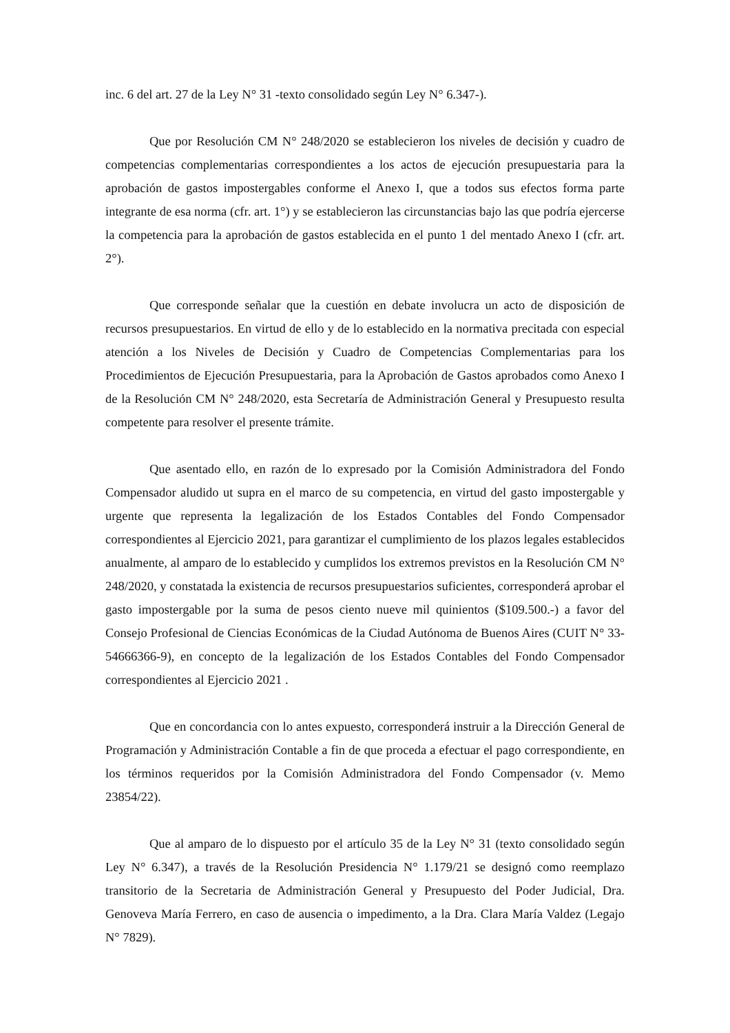inc. 6 del art. 27 de la Ley N° 31 -texto consolidado según Ley N° 6.347-).
Que por Resolución CM N° 248/2020 se establecieron los niveles de decisión y cuadro de competencias complementarias correspondientes a los actos de ejecución presupuestaria para la aprobación de gastos impostergables conforme el Anexo I, que a todos sus efectos forma parte integrante de esa norma (cfr. art. 1°) y se establecieron las circunstancias bajo las que podría ejercerse la competencia para la aprobación de gastos establecida en el punto 1 del mentado Anexo I (cfr. art. 2°).
Que corresponde señalar que la cuestión en debate involucra un acto de disposición de recursos presupuestarios. En virtud de ello y de lo establecido en la normativa precitada con especial atención a los Niveles de Decisión y Cuadro de Competencias Complementarias para los Procedimientos de Ejecución Presupuestaria, para la Aprobación de Gastos aprobados como Anexo I de la Resolución CM N° 248/2020, esta Secretaría de Administración General y Presupuesto resulta competente para resolver el presente trámite.
Que asentado ello, en razón de lo expresado por la Comisión Administradora del Fondo Compensador aludido ut supra en el marco de su competencia, en virtud del gasto impostergable y urgente que representa la legalización de los Estados Contables del Fondo Compensador correspondientes al Ejercicio 2021, para garantizar el cumplimiento de los plazos legales establecidos anualmente, al amparo de lo establecido y cumplidos los extremos previstos en la Resolución CM N° 248/2020, y constatada la existencia de recursos presupuestarios suficientes, corresponderá aprobar el gasto impostergable por la suma de pesos ciento nueve mil quinientos ($109.500.-) a favor del Consejo Profesional de Ciencias Económicas de la Ciudad Autónoma de Buenos Aires (CUIT N° 33-54666366-9), en concepto de la legalización de los Estados Contables del Fondo Compensador correspondientes al Ejercicio 2021 .
Que en concordancia con lo antes expuesto, corresponderá instruir a la Dirección General de Programación y Administración Contable a fin de que proceda a efectuar el pago correspondiente, en los términos requeridos por la Comisión Administradora del Fondo Compensador (v. Memo 23854/22).
Que al amparo de lo dispuesto por el artículo 35 de la Ley N° 31 (texto consolidado según Ley N° 6.347), a través de la Resolución Presidencia N° 1.179/21 se designó como reemplazo transitorio de la Secretaria de Administración General y Presupuesto del Poder Judicial, Dra. Genoveva María Ferrero, en caso de ausencia o impedimento, a la Dra. Clara María Valdez (Legajo N° 7829).